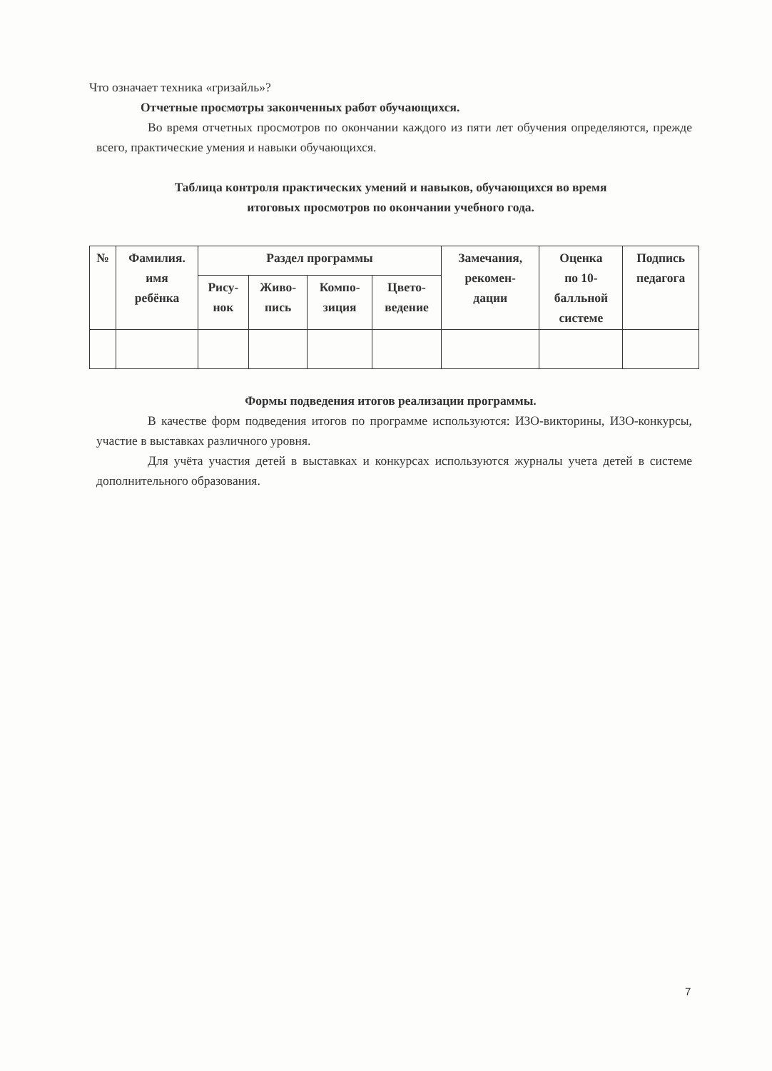Что означает техника «гризайль»?
Отчетные просмотры законченных работ обучающихся.
Во время отчетных просмотров по окончании каждого из пяти лет обучения определяются, прежде всего, практические умения и навыки обучающихся.
Таблица контроля практических умений и навыков, обучающихся во время
итоговых просмотров по окончании учебного года.
| № | Фамилия. имя ребёнка | Раздел программы | | | | Замечания, рекомен- дации | Оценка по 10- балльной системе | Подпись педагога |
| --- | --- | --- | --- | --- | --- | --- | --- | --- |
| | | Рису- нок | Живо- пись | Компо- зиция | Цвето- ведение | | | |
Формы подведения итогов реализации программы.
В качестве форм подведения итогов по программе используются: ИЗО-викторины, ИЗО-конкурсы, участие в выставках различного уровня.
Для учёта участия детей в выставках и конкурсах используются журналы учета детей в системе дополнительного образования.
7